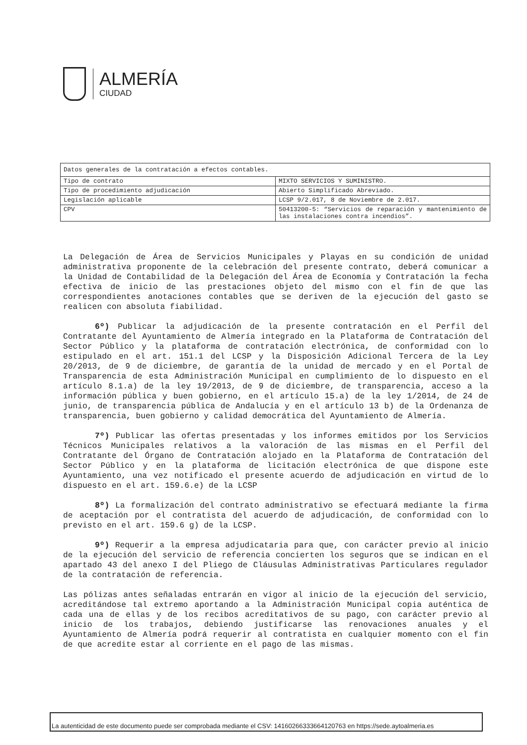ALMERÍA
CIUDAD
| Datos generales de la contratación a efectos contables. | |
| Tipo de contrato | MIXTO SERVICIOS Y SUMINISTRO. |
| Tipo de procedimiento adjudicación | Abierto Simplificado Abreviado. |
| Legislación aplicable | LCSP 9/2.017, 8 de Noviembre de 2.017. |
| CPV | 50413200-5: “Servicios de reparación y mantenimiento de las instalaciones contra incendios”. |
La Delegación de Área de Servicios Municipales y Playas en su condición de unidad administrativa proponente de la celebración del presente contrato, deberá comunicar a la Unidad de Contabilidad de la Delegación del Área de Economía y Contratación la fecha efectiva de inicio de las prestaciones objeto del mismo con el fin de que las correspondientes anotaciones contables que se deriven de la ejecución del gasto se realicen con absoluta fiabilidad.
6º) Publicar la adjudicación de la presente contratación en el Perfil del Contratante del Ayuntamiento de Almería integrado en la Plataforma de Contratación del Sector Público y la plataforma de contratación electrónica, de conformidad con lo estipulado en el art. 151.1 del LCSP y la Disposición Adicional Tercera de la Ley 20/2013, de 9 de diciembre, de garantía de la unidad de mercado y en el Portal de Transparencia de esta Administración Municipal en cumplimiento de lo dispuesto en el artículo 8.1.a) de la ley 19/2013, de 9 de diciembre, de transparencia, acceso a la información pública y buen gobierno, en el artículo 15.a) de la ley 1/2014, de 24 de junio, de transparencia pública de Andalucía y en el artículo 13 b) de la Ordenanza de transparencia, buen gobierno y calidad democrática del Ayuntamiento de Almería.
7º) Publicar las ofertas presentadas y los informes emitidos por los Servicios Técnicos Municipales relativos a la valoración de las mismas en el Perfil del Contratante del Órgano de Contratación alojado en la Plataforma de Contratación del Sector Público y en la plataforma de licitación electrónica de que dispone este Ayuntamiento, una vez notificado el presente acuerdo de adjudicación en virtud de lo dispuesto en el art. 159.6.e) de la LCSP
8º) La formalización del contrato administrativo se efectuará mediante la firma de aceptación por el contratista del acuerdo de adjudicación, de conformidad con lo previsto en el art. 159.6 g) de la LCSP.
9º) Requerir a la empresa adjudicataria para que, con carácter previo al inicio de la ejecución del servicio de referencia concierten los seguros que se indican en el apartado 43 del anexo I del Pliego de Cláusulas Administrativas Particulares regulador de la contratación de referencia.
Las pólizas antes señaladas entrarán en vigor al inicio de la ejecución del servicio, acreditándose tal extremo aportando a la Administración Municipal copia auténtica de cada una de ellas y de los recibos acreditativos de su pago, con carácter previo al inicio de los trabajos, debiendo justificarse las renovaciones anuales y el Ayuntamiento de Almería podrá requerir al contratista en cualquier momento con el fin de que acredite estar al corriente en el pago de las mismas.
La autenticidad de este documento puede ser comprobada mediante el CSV: 14160266333664120763 en https://sede.aytoalmeria.es